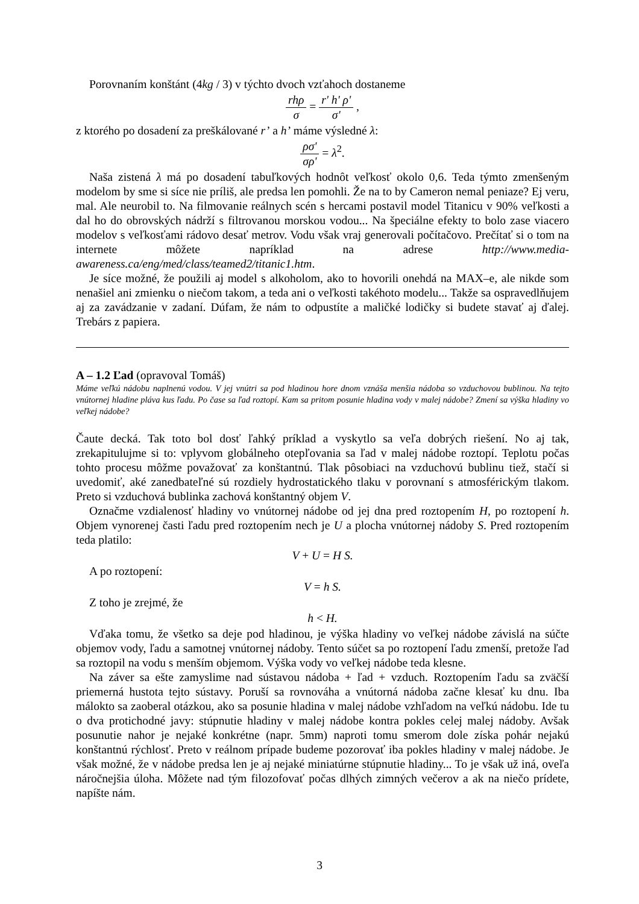Porovnaním konštánt (4kg / 3) v týchto dvoch vzťahoch dostaneme
rhρ σ = r' h' ρ' σ' ,
z ktorého po dosadení za preškálované r’ a h’ máme výsledné λ:
ρσ' σρ' = λ<sup>2</sup>.
Naša zistená λ má po dosadení tabuľkových hodnôt veľkosť okolo 0,6. Teda týmto zmenšeným modelom by sme si síce nie príliš, ale predsa len pomohli. Že na to by Cameron nemal peniaze? Ej veru, mal. Ale neurobil to. Na filmovanie reálnych scén s hercami postavil model Titanicu v 90% veľkosti a dal ho do obrovských nádrží s filtrovanou morskou vodou... Na špeciálne efekty to bolo zase viacero modelov s veľkosťami rádovo desať metrov. Vodu však vraj generovali počítačovo. Prečítať si o tom na internete môžete napríklad na adrese http://www.media-awareness.ca/eng/med/class/teamed2/titanic1.htm.
Je síce možné, že použili aj model s alkoholom, ako to hovorili onehdá na MAX–e, ale nikde som nenašiel ani zmienku o niečom takom, a teda ani o veľkosti takéhoto modelu... Takže sa ospravedlňujem aj za zavádzanie v zadaní. Dúfam, že nám to odpustíte a maličké lodičky si budete stavať aj ďalej. Trebárs z papiera.
A – 1.2 Ľad (opravoval Tomáš)
Máme veľkú nádobu naplnenú vodou. V jej vnútri sa pod hladinou hore dnom vznáša menšia nádoba so vzduchovou bublinou. Na tejto vnútornej hladine pláva kus ľadu. Po čase sa ľad roztopí. Kam sa pritom posunie hladina vody v malej nádobe? Zmení sa výška hladiny vo veľkej nádobe?
Čaute decká. Tak toto bol dosť ľahký príklad a vyskytlo sa veľa dobrých riešení. No aj tak, zrekapitulujme si to: vplyvom globálneho otepľovania sa ľad v malej nádobe roztopí. Teplotu počas tohto procesu môžme považovať za konštantnú. Tlak pôsobiaci na vzduchovú bublinu tiež, stačí si uvedomiť, aké zanedbateľné sú rozdiely hydrostatického tlaku v porovnaní s atmosférickým tlakom. Preto si vzduchová bublinka zachová konštantný objem V.
Označme vzdialenosť hladiny vo vnútornej nádobe od jej dna pred roztopením H, po roztopení h. Objem vynorenej časti ľadu pred roztopením nech je U a plocha vnútornej nádoby S. Pred roztopením teda platilo:
V + U = H S.
A po roztopení:
V = h S.
Z toho je zrejmé, že
h < H.
Vďaka tomu, že všetko sa deje pod hladinou, je výška hladiny vo veľkej nádobe závislá na súčte objemov vody, ľadu a samotnej vnútornej nádoby. Tento súčet sa po roztopení ľadu zmenší, pretože ľad sa roztopil na vodu s menším objemom. Výška vody vo veľkej nádobe teda klesne.
Na záver sa ešte zamyslime nad sústavou nádoba + ľad + vzduch. Roztopením ľadu sa zväčší priemerná hustota tejto sústavy. Poruší sa rovnováha a vnútorná nádoba začne klesať ku dnu. Iba málokto sa zaoberal otázkou, ako sa posunie hladina v malej nádobe vzhľadom na veľkú nádobu. Ide tu o dva protichodné javy: stúpnutie hladiny v malej nádobe kontra pokles celej malej nádoby. Avšak posunutie nahor je nejaké konkrétne (napr. 5mm) naproti tomu smerom dole získa pohár nejakú konštantnú rýchlosť. Preto v reálnom prípade budeme pozorovať iba pokles hladiny v malej nádobe. Je však možné, že v nádobe predsa len je aj nejaké miniatúrne stúpnutie hladiny... To je však už iná, oveľa náročnejšia úloha. Môžete nad tým filozofovať počas dlhých zimných večerov a ak na niečo prídete, napíšte nám.
3